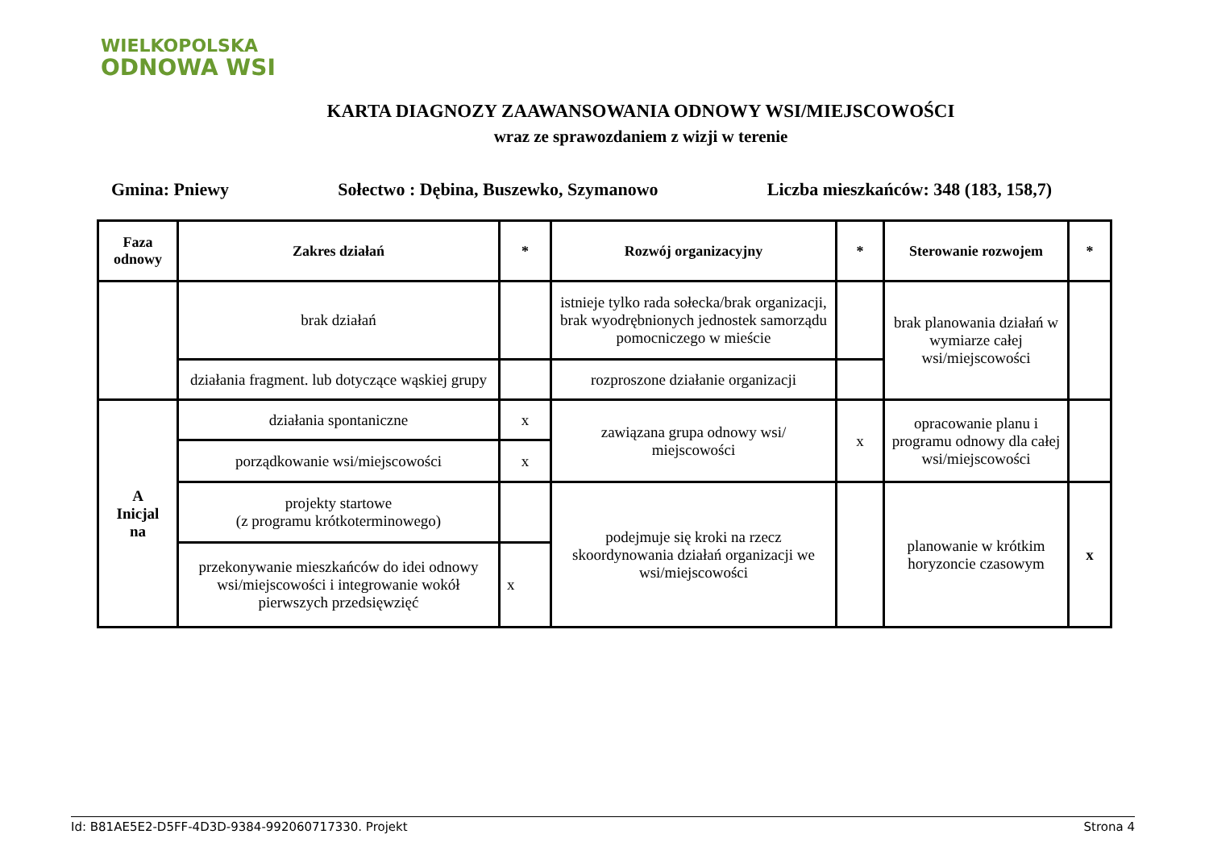WIELKOPOLSKA
ODNOWA WSI
KARTA DIAGNOZY ZAAWANSOWANIA ODNOWY WSI/MIEJSCOWOŚCI
wraz ze sprawozdaniem z wizji w terenie
Gmina: Pniewy Sołectwo : Dębina, Buszewko, Szymanowo Liczba mieszkańców: 348 (183, 158,7)
| Faza odnowy | Zakres działań | * | Rozwój organizacyjny | * | Sterowanie rozwojem | * |
| --- | --- | --- | --- | --- | --- | --- |
| | brak działań | | istnieje tylko rada sołecka/brak organizacji, brak wyodrębnionych jednostek samorządu pomocniczego w mieście | | brak planowania działań w wymiarze całej wsi/miejscowości | |
| | działania fragment. lub dotyczące wąskiej grupy | | rozproszone działanie organizacji | | | |
| A Inicjal na | działania spontaniczne | x | zawiązana grupa odnowy wsi/ miejscowości | x | opracowanie planu i programu odnowy dla całej wsi/miejscowości | |
| | porządkowanie wsi/miejscowości | x | | | | |
| | projekty startowe (z programu krótkoterminowego) | | podejmuje się kroki na rzecz skoordynowania działań organizacji we wsi/miejscowości | | planowanie w krótkim horyzoncie czasowym | x |
| | przekonywanie mieszkańców do idei odnowy wsi/miejscowości i integrowanie wokół pierwszych przedsięwzięć | x | | | | |
Id: B81AE5E2-D5FF-4D3D-9384-992060717330. Projekt Strona 4